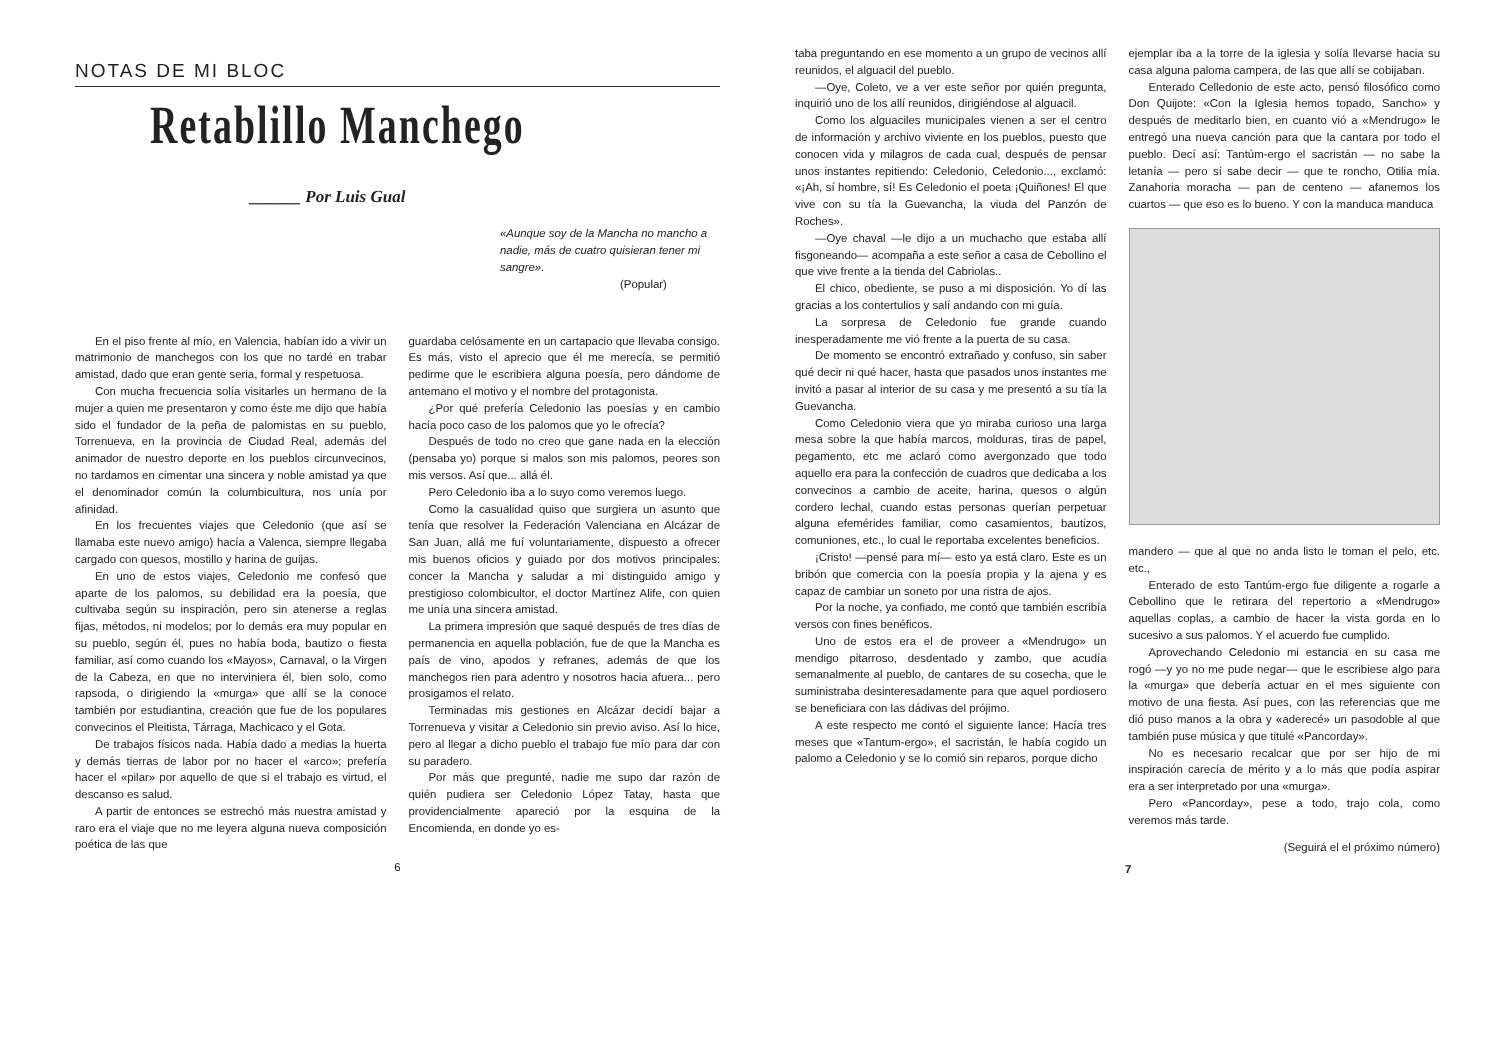NOTAS DE MI BLOC
Retablillo Manchego
______ Por Luis Gual
«Aunque soy de la Mancha no mancho a nadie, más de cuatro quisieran tener mi sangre».
(Popular)
En el piso frente al mío, en Valencia, habían ido a vivir un matrimonio de manchegos con los que no tardé en trabar amistad, dado que eran gente seria, formal y respetuosa.
Con mucha frecuencia solía visitarles un hermano de la mujer a quien me presentaron y como éste me dijo que había sido el fundador de la peña de palomistas en su pueblo, Torrenueva, en la provincia de Ciudad Real, además del animador de nuestro deporte en los pueblos circunvecinos, no tardamos en cimentar una sincera y noble amistad ya que el denominador común la columbicultura, nos unía por afinidad.
En los frecuentes viajes que Celedonio (que así se llamaba este nuevo amigo) hacía a Valenca, siempre llegaba cargado con quesos, mostillo y harina de guijas.
En uno de estos viajes, Celedonio me confesó que aparte de los palomos, su debilidad era la poesía, que cultivaba según su inspiración, pero sin atenerse a reglas fijas, métodos, ni modelos; por lo demás era muy popular en su pueblo, según él, pues no había boda, bautizo o fiesta familiar, así como cuando los «Mayos», Carnaval, o la Virgen de la Cabeza, en que no interviniera él, bien solo, como rapsoda, o dirigiendo la «murga» que allí se la conoce también por estudiantina, creación que fue de los populares convecinos el Pleitista, Tárraga, Machicaco y el Gota.
De trabajos físicos nada. Había dado a medias la huerta y demás tierras de labor por no hacer el «arco»; prefería hacer el «pilar» por aquello de que si el trabajo es virtud, el descanso es salud.
A partir de entonces se estrechó más nuestra amistad y raro era el viaje que no me leyera alguna nueva composición poética de las que
guardaba celósamente en un cartapacio que llevaba consigo. Es más, visto el aprecio que él me merecía, se permitió pedirme que le escribiera alguna poesía, pero dándome de antemano el motivo y el nombre del protagonista.
¿Por qué prefería Celedonio las poesías y en cambio hacía poco caso de los palomos que yo le ofrecía?
Después de todo no creo que gane nada en la elección (pensaba yo) porque si malos son mis palomos, peores son mis versos. Así que... allá él.
Pero Celedonio iba a lo suyo como veremos luego.
Como la casualidad quiso que surgiera un asunto que tenía que resolver la Federación Valenciana en Alcázar de San Juan, allá me fuí voluntariamente, dispuesto a ofrecer mis buenos oficios y guiado por dos motivos principales: concer la Mancha y saludar a mi distinguido amigo y prestigioso colombicultor, el doctor Martínez Alife, con quien me unía una sincera amistad.
La primera impresión que saqué después de tres días de permanencia en aquella población, fue de que la Mancha es país de vino, apodos y refranes, además de que los manchegos rien para adentro y nosotros hacia afuera... pero prosigamos el relato.
Terminadas mis gestiones en Alcázar decidí bajar a Torrenueva y visitar a Celedonio sin previo aviso. Así lo hice, pero al llegar a dicho pueblo el trabajo fue mío para dar con su paradero.
Por más que pregunté, nadie me supo dar razón de quién pudiera ser Celedonio López Tatay, hasta que providencialmente apareció por la esquina de la Encomienda, en donde yo es-
6
taba preguntando en ese momento a un grupo de vecinos allí reunidos, el alguacil del pueblo.
—Oye, Coleto, ve a ver este señor por quién pregunta, inquirió uno de los allí reunidos, dirigiéndose al alguacil.
Como los alguaciles municipales vienen a ser el centro de información y archivo viviente en los pueblos, puesto que conocen vida y milagros de cada cual, después de pensar unos instantes repitiendo: Celedonio, Celedonio..., exclamó: «¡Ah, sí hombre, sí! Es Celedonio el poeta ¡Quiñones! El que vive con su tía la Guevancha, la viuda del Panzón de Roches».
—Oye chaval —le dijo a un muchacho que estaba allí fisgoneando— acompaña a este señor a casa de Cebollino el que vive frente a la tienda del Cabriolas..
El chico, obediente, se puso a mi disposición. Yo dí las gracias a los contertulios y salí andando con mi guía.
La sorpresa de Celedonio fue grande cuando inesperadamente me vió frente a la puerta de su casa.
De momento se encontró extrañado y confuso, sin saber qué decir ni qué hacer, hasta que pasados unos instantes me invitó a pasar al interior de su casa y me presentó a su tía la Guevancha.
Como Celedonio viera que yo miraba curioso una larga mesa sobre la que había marcos, molduras, tiras de papel, pegamento, etc me aclaró como avergonzado que todo aquello era para la confección de cuadros que dedicaba a los convecinos a cambio de aceite, harina, quesos o algún cordero lechal, cuando estas personas querían perpetuar alguna efemérides familiar, como casamientos, bautizos, comuniones, etc., lo cual le reportaba excelentes beneficios.
¡Cristo! —pensé para mí— esto ya está claro. Este es un bribón que comercia con la poesía propia y la ajena y es capaz de cambiar un soneto por una ristra de ajos.
Por la noche, ya confiado, me contó que también escribía versos con fines benéficos.
Uno de estos era el de proveer a «Mendrugo» un mendigo pitarroso, desdentado y zambo, que acudía semanalmente al pueblo, de cantares de su cosecha, que le suministraba desinteresadamente para que aquel pordiosero se beneficiara con las dádivas del prójimo.
A este respecto me contó el siguiente lance: Hacía tres meses que «Tantum-ergo», el sacristán, le había cogido un palomo a Celedonio y se lo comió sin reparos, porque dicho
ejemplar iba a la torre de la iglesia y solía llevarse hacia su casa alguna paloma campera, de las que allí se cobijaban.
Enterado Celledonio de este acto, pensó filosófico como Don Quijote: «Con la Iglesia hemos topado, Sancho» y después de meditarlo bien, en cuanto vió a «Mendrugo» le entregó una nueva canción para que la cantara por todo el pueblo. Decí así: Tantúm-ergo el sacristán — no sabe la letanía — pero sí sabe decir — que te roncho, Otilia mía. Zanahoria moracha — pan de centeno — afanemos los cuartos — que eso es lo bueno. Y con la manduca manduca
mandero — que al que no anda listo le toman el pelo, etc. etc.,
Enterado de esto Tantúm-ergo fue diligente a rogarle a Cebollino que le retirara del repertorio a «Mendrugo» aquellas coplas, a cambio de hacer la vista gorda en lo sucesivo a sus palomos. Y el acuerdo fue cumplido.
Aprovechando Celedonio mi estancia en su casa me rogó —y yo no me pude negar— que le escribiese algo para la «murga» que debería actuar en el mes siguiente con motivo de una fiesta. Así pues, con las referencias que me dió puso manos a la obra y «aderecé» un pasodoble al que también puse música y que titulé «Pancorday».
No es necesario recalcar que por ser hijo de mi inspiración carecía de mérito y a lo más que podía aspirar era a ser interpretado por una «murga».
Pero «Pancorday», pese a todo, trajo cola, como veremos más tarde.
(Seguirá el el próximo número)
7